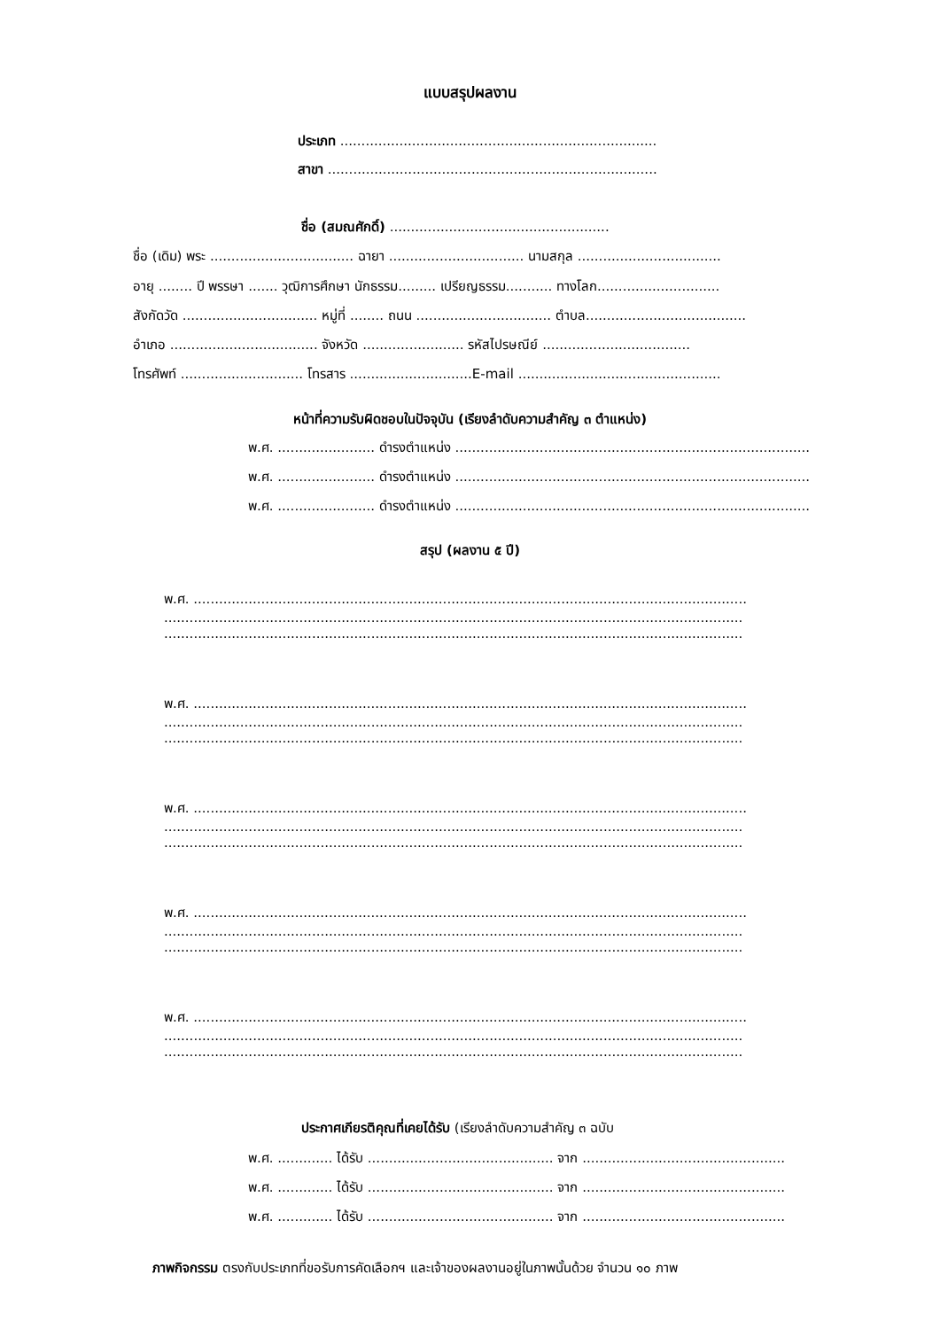แบบสรุปผลงาน
ประเภท ...........................................................................
สาขา ..............................................................................
ชื่อ (สมณศักดิ์) ....................................................
ชื่อ (เดิม) พระ .................................. ฉายา ................................ นามสกุล ..................................
อายุ ........ ปี พรรษา ....... วุฒิการศึกษา นักธรรม......... เปรียญธรรม........... ทางโลก.............................
สังกัดวัด ................................ หมู่ที่ ........ ถนน ................................ ตำบล......................................
อำเภอ ................................... จังหวัด ........................ รหัสไปรษณีย์ ...................................
โทรศัพท์ ............................. โทรสาร .............................E-mail ................................................
หน้าที่ความรับผิดชอบในปัจจุบัน (เรียงลำดับความสำคัญ ๓ ตำแหน่ง)
พ.ศ. ....................... ดำรงตำแหน่ง ....................................................................................
พ.ศ. ....................... ดำรงตำแหน่ง ....................................................................................
พ.ศ. ....................... ดำรงตำแหน่ง ....................................................................................
สรุป (ผลงาน ๕ ปี)
พ.ศ. ...................................................................................................................................
.........................................................................................................................................
.........................................................................................................................................
พ.ศ. ...................................................................................................................................
.........................................................................................................................................
.........................................................................................................................................
พ.ศ. ...................................................................................................................................
.........................................................................................................................................
.........................................................................................................................................
พ.ศ. ...................................................................................................................................
.........................................................................................................................................
.........................................................................................................................................
พ.ศ. ...................................................................................................................................
.........................................................................................................................................
.........................................................................................................................................
ประกาศเกียรติคุณที่เคยได้รับ (เรียงลำดับความสำคัญ ๓ ฉบับ
พ.ศ. ............. ได้รับ ............................................ จาก ................................................
พ.ศ. ............. ได้รับ ............................................ จาก ................................................
พ.ศ. ............. ได้รับ ............................................ จาก ................................................
ภาพกิจกรรม ตรงกับประเภทที่ขอรับการคัดเลือกฯ และเจ้าของผลงานอยู่ในภาพนั้นด้วย จำนวน ๑๐ ภาพ